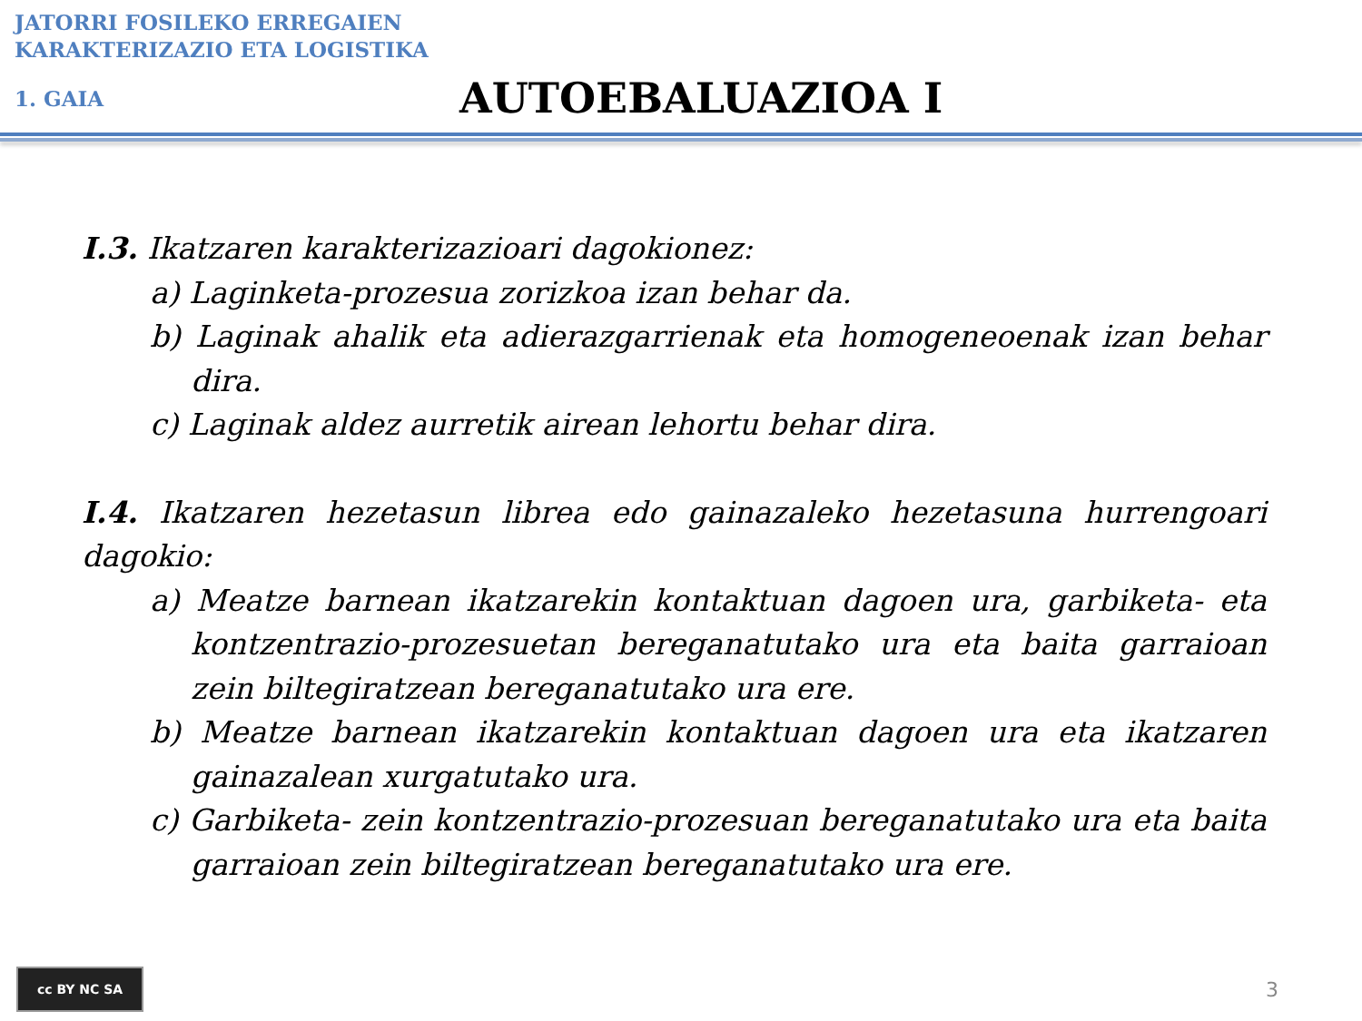JATORRI FOSILEKO ERREGAIEN
KARAKTERIZAZIO ETA LOGISTIKA
1. GAIA
AUTOEBALUAZIOA I
I.3. Ikatzaren karakterizazioari dagokionez:
a) Laginketa-prozesua zorizkoa izan behar da.
b) Laginak ahalik eta adierazgarrienak eta homogeneoenak izan behar dira.
c) Laginak aldez aurretik airean lehortu behar dira.
I.4. Ikatzaren hezetasun librea edo gainazaleko hezetasuna hurrengoari dagokio:
a) Meatze barnean ikatzarekin kontaktuan dagoen ura, garbiketa- eta kontzentrazio-prozesuetan bereganatutako ura eta baita garraioan zein biltegiratzean bereganatutako ura ere.
b) Meatze barnean ikatzarekin kontaktuan dagoen ura eta ikatzaren gainazalean xurgatutako ura.
c) Garbiketa- zein kontzentrazio-prozesuan bereganatutako ura eta baita garraioan zein biltegiratzean bereganatutako ura ere.
cc BY NC SA
3